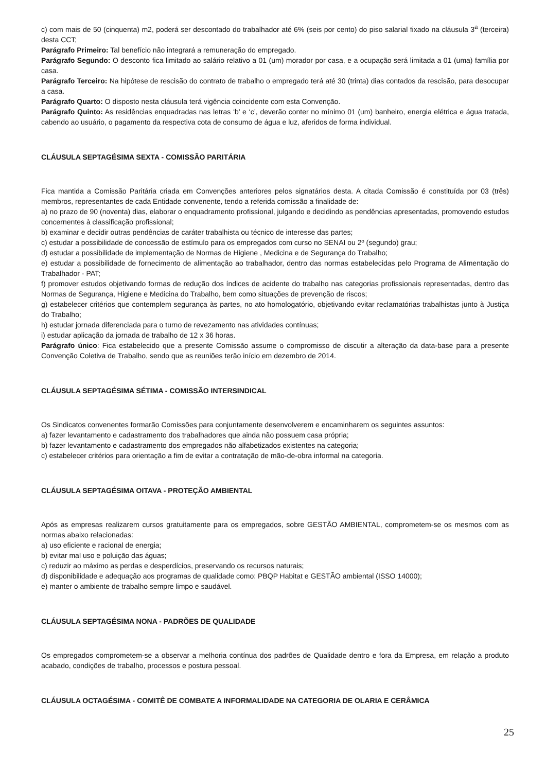c) com mais de 50 (cinquenta) m2, poderá ser descontado do trabalhador até 6% (seis por cento) do piso salarial fixado na cláusula 3<sup>a</sup> (terceira) desta CCT;
Parágrafo Primeiro: Tal benefício não integrará a remuneração do empregado.
Parágrafo Segundo: O desconto fica limitado ao salário relativo a 01 (um) morador por casa, e a ocupação será limitada a 01 (uma) família por casa.
Parágrafo Terceiro: Na hipótese de rescisão do contrato de trabalho o empregado terá até 30 (trinta) dias contados da rescisão, para desocupar a casa.
Parágrafo Quarto: O disposto nesta cláusula terá vigência coincidente com esta Convenção.
Parágrafo Quinto: As residências enquadradas nas letras ‘b’ e ‘c’, deverão conter no mínimo 01 (um) banheiro, energia elétrica e água tratada, cabendo ao usuário, o pagamento da respectiva cota de consumo de água e luz, aferidos de forma individual.
CLÁUSULA SEPTAGÉSIMA SEXTA - COMISSÃO PARITÁRIA
Fica mantida a Comissão Paritária criada em Convenções anteriores pelos signatários desta. A citada Comissão é constituída por 03 (três) membros, representantes de cada Entidade convenente, tendo a referida comissão a finalidade de:
a) no prazo de 90 (noventa) dias, elaborar o enquadramento profissional, julgando e decidindo as pendências apresentadas, promovendo estudos concernentes à classificação profissional;
b) examinar e decidir outras pendências de caráter trabalhista ou técnico de interesse das partes;
c) estudar a possibilidade de concessão de estímulo para os empregados com curso no SENAI ou 2º (segundo) grau;
d) estudar a possibilidade de implementação de Normas de Higiene , Medicina e de Segurança do Trabalho;
e) estudar a possibilidade de fornecimento de alimentação ao trabalhador, dentro das normas estabelecidas pelo Programa de Alimentação do Trabalhador - PAT;
f) promover estudos objetivando formas de redução dos índices de acidente do trabalho nas categorias profissionais representadas, dentro das Normas de Segurança, Higiene e Medicina do Trabalho, bem como situações de prevenção de riscos;
g) estabelecer critérios que contemplem segurança às partes, no ato homologatório, objetivando evitar reclamatórias trabalhistas junto à Justiça do Trabalho;
h) estudar jornada diferenciada para o turno de revezamento nas atividades contínuas;
i) estudar aplicação da jornada de trabalho de 12 x 36 horas.
Parágrafo único: Fica estabelecido que a presente Comissão assume o compromisso de discutir a alteração da data-base para a presente Convenção Coletiva de Trabalho, sendo que as reuniões terão início em dezembro de 2014.
CLÁUSULA SEPTAGÉSIMA SÉTIMA - COMISSÃO INTERSINDICAL
Os Sindicatos convenentes formarão Comissões para conjuntamente desenvolverem e encaminharem os seguintes assuntos:
a) fazer levantamento e cadastramento dos trabalhadores que ainda não possuem casa própria;
b) fazer levantamento e cadastramento dos empregados não alfabetizados existentes na categoria;
c) estabelecer critérios para orientação a fim de evitar a contratação de mão-de-obra informal na categoria.
CLÁUSULA SEPTAGÉSIMA OITAVA - PROTEÇÃO AMBIENTAL
Após as empresas realizarem cursos gratuitamente para os empregados, sobre GESTÃO AMBIENTAL, comprometem-se os mesmos com as normas abaixo relacionadas:
a) uso eficiente e racional de energia;
b) evitar mal uso e poluição das águas;
c) reduzir ao máximo as perdas e desperdícios, preservando os recursos naturais;
d) disponibilidade e adequação aos programas de qualidade como: PBQP Habitat e GESTÃO ambiental (ISSO 14000);
e) manter o ambiente de trabalho sempre limpo e saudável.
CLÁUSULA SEPTAGÉSIMA NONA - PADRÕES DE QUALIDADE
Os empregados comprometem-se a observar a melhoria contínua dos padrões de Qualidade dentro e fora da Empresa, em relação a produto acabado, condições de trabalho, processos e postura pessoal.
CLÁUSULA OCTAGÉSIMA - COMITÊ DE COMBATE A INFORMALIDADE NA CATEGORIA DE OLARIA E CERÂMICA
25